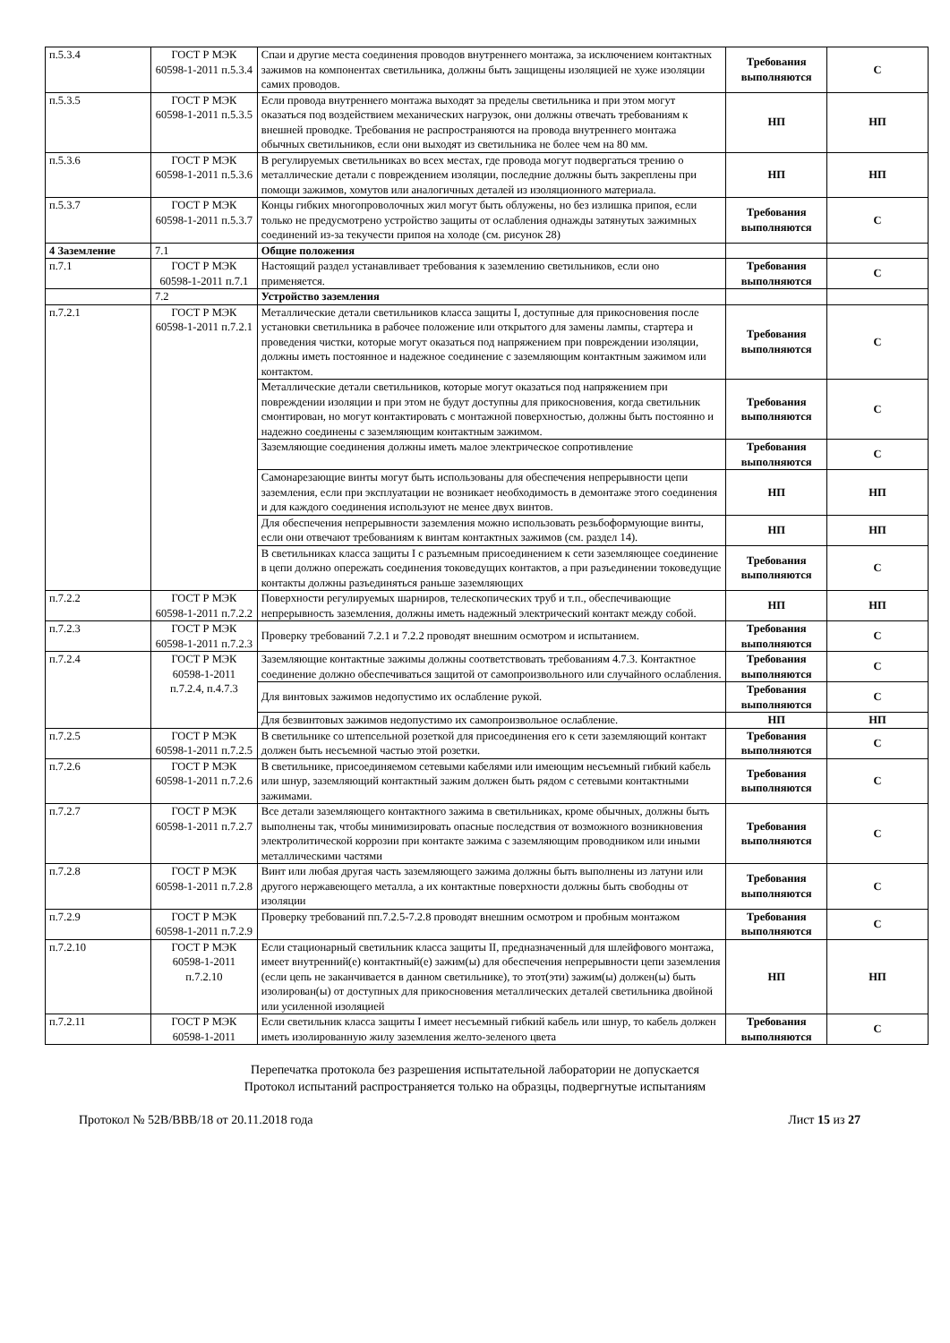| п.5.3.4 | ГОСТ Р МЭК 60598-1-2011 п.5.3.4 | Спаи и другие места соединения проводов внутреннего монтажа, за исключением контактных зажимов на компонентах светильника, должны быть защищены изоляцией не хуже изоляции самих проводов. | Требования выполняются | С |
| п.5.3.5 | ГОСТ Р МЭК 60598-1-2011 п.5.3.5 | Если провода внутреннего монтажа выходят за пределы светильника и при этом могут оказаться под воздействием механических нагрузок, они должны отвечать требованиям к внешней проводке. Требования не распространяются на провода внутреннего монтажа обычных светильников, если они выходят из светильника не более чем на 80 мм. | НП | НП |
| п.5.3.6 | ГОСТ Р МЭК 60598-1-2011 п.5.3.6 | В регулируемых светильниках во всех местах, где провода могут подвергаться трению о металлические детали с повреждением изоляции, последние должны быть закреплены при помощи зажимов, хомутов или аналогичных деталей из изоляционного материала. | НП | НП |
| п.5.3.7 | ГОСТ Р МЭК 60598-1-2011 п.5.3.7 | Концы гибких многопроволочных жил могут быть облужены, но без излишка припоя, если только не предусмотрено устройство защиты от ослабления однажды затянутых зажимных соединений из-за текучести припоя на холоде (см. рисунок 28) | Требования выполняются | С |
| 4 Заземление | 7.1 | Общие положения | | |
| п.7.1 | ГОСТ Р МЭК 60598-1-2011 п.7.1 | Настоящий раздел устанавливает требования к заземлению светильников, если оно применяется. | Требования выполняются | С |
| | 7.2 | Устройство заземления | | |
| п.7.2.1 | ГОСТ Р МЭК 60598-1-2011 п.7.2.1 | Металлические детали светильников класса защиты I, доступные для прикосновения после установки светильника в рабочее положение или открытого для замены лампы, стартера и проведения чистки, которые могут оказаться под напряжением при повреждении изоляции, должны иметь постоянное и надежное соединение с заземляющим контактным зажимом или контактом. | Требования выполняются | С |
| | | Металлические детали светильников, которые могут оказаться под напряжением при повреждении изоляции и при этом не будут доступны для прикосновения, когда светильник смонтирован, но могут контактировать с монтажной поверхностью, должны быть постоянно и надежно соединены с заземляющим контактным зажимом. | Требования выполняются | С |
| | | Заземляющие соединения должны иметь малое электрическое сопротивление | Требования выполняются | С |
| | | Самонарезающие винты могут быть использованы для обеспечения непрерывности цепи заземления, если при эксплуатации не возникает необходимость в демонтаже этого соединения и для каждого соединения используют не менее двух винтов. | НП | НП |
| | | Для обеспечения непрерывности заземления можно использовать резьбоформующие винты, если они отвечают требованиям к винтам контактных зажимов (см. раздел 14). | НП | НП |
| | | В светильниках класса защиты I с разъемным присоединением к сети заземляющее соединение в цепи должно опережать соединения токоведущих контактов, а при разъединении токоведущие контакты должны разъединяться раньше заземляющих | Требования выполняются | С |
| п.7.2.2 | ГОСТ Р МЭК 60598-1-2011 п.7.2.2 | Поверхности регулируемых шарниров, телескопических труб и т.п., обеспечивающие непрерывность заземления, должны иметь надежный электрический контакт между собой. | НП | НП |
| п.7.2.3 | ГОСТ Р МЭК 60598-1-2011 п.7.2.3 | Проверку требований 7.2.1 и 7.2.2 проводят внешним осмотром и испытанием. | Требования выполняются | С |
| п.7.2.4 | ГОСТ Р МЭК 60598-1-2011 п.7.2.4, п.4.7.3 | Заземляющие контактные зажимы должны соответствовать требованиям 4.7.3. Контактное соединение должно обеспечиваться защитой от самопроизвольного или случайного ослабления. | Требования выполняются | С |
| | | Для винтовых зажимов недопустимо их ослабление рукой. | Требования выполняются | С |
| | | Для безвинтовых зажимов недопустимо их самопроизвольное ослабление. | НП | НП |
| п.7.2.5 | ГОСТ Р МЭК 60598-1-2011 п.7.2.5 | В светильнике со штепсельной розеткой для присоединения его к сети заземляющий контакт должен быть несъемной частью этой розетки. | Требования выполняются | С |
| п.7.2.6 | ГОСТ Р МЭК 60598-1-2011 п.7.2.6 | В светильнике, присоединяемом сетевыми кабелями или имеющим несъемный гибкий кабель или шнур, заземляющий контактный зажим должен быть рядом с сетевыми контактными зажимами. | Требования выполняются | С |
| п.7.2.7 | ГОСТ Р МЭК 60598-1-2011 п.7.2.7 | Все детали заземляющего контактного зажима в светильниках, кроме обычных, должны быть выполнены так, чтобы минимизировать опасные последствия от возможного возникновения электролитической коррозии при контакте зажима с заземляющим проводником или иными металлическими частями | Требования выполняются | С |
| п.7.2.8 | ГОСТ Р МЭК 60598-1-2011 п.7.2.8 | Винт или любая другая часть заземляющего зажима должны быть выполнены из латуни или другого нержавеющего металла, а их контактные поверхности должны быть свободны от изоляции | Требования выполняются | С |
| п.7.2.9 | ГОСТ Р МЭК 60598-1-2011 п.7.2.9 | Проверку требований пп.7.2.5-7.2.8 проводят внешним осмотром и пробным монтажом | Требования выполняются | С |
| п.7.2.10 | ГОСТ Р МЭК 60598-1-2011 п.7.2.10 | Если стационарный светильник класса защиты II, предназначенный для шлейфового монтажа, имеет внутренний(е) контактный(е) зажим(ы) для обеспечения непрерывности цепи заземления (если цепь не заканчивается в данном светильнике), то этот(эти) зажим(ы) должен(ы) быть изолирован(ы) от доступных для прикосновения металлических деталей светильника двойной или усиленной изоляцией | НП | НП |
| п.7.2.11 | ГОСТ Р МЭК 60598-1-2011 | Если светильник класса защиты I имеет несъемный гибкий кабель или шнур, то кабель должен иметь изолированную жилу заземления желто-зеленого цвета | Требования выполняются | С |
Перепечатка протокола без разрешения испытательной лаборатории не допускается
Протокол испытаний распространяется только на образцы, подвергнутые испытаниям
Протокол № 52В/ВВВ/18 от 20.11.2018 года Лист 15 из 27